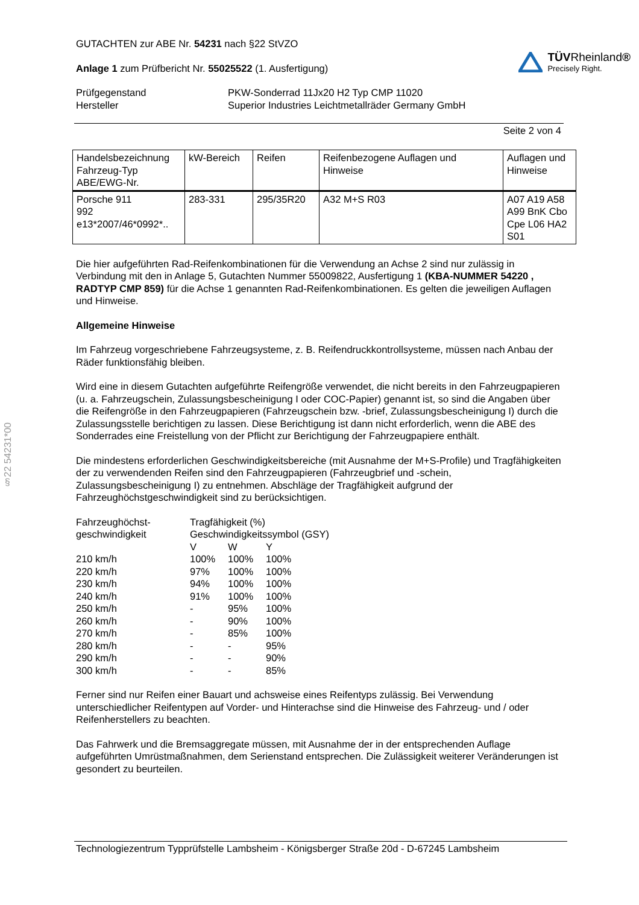§22 54231*00
GUTACHTEN zur ABE Nr. 54231 nach §22 StVZO
Anlage 1 zum Prüfbericht Nr. 55025522 (1. Ausfertigung)
TÜVRheinland®
Precisely Right.
| Prüfgegenstand Hersteller | PKW-Sonderrad 11Jx20 H2 Typ CMP 11020 Superior Industries Leichtmetallräder Germany GmbH |
Seite 2 von 4
| Handelsbezeichnung Fahrzeug-Typ ABE/EWG-Nr. | kW-Bereich | Reifen | Reifenbezogene Auflagen und Hinweise | Auflagen und Hinweise |
| --- | --- | --- | --- | --- |
| Porsche 911 992 e13*2007/46*0992*.. | 283-331 | 295/35R20 | A32 M+S R03 | A07 A19 A58 A99 BnK Cbo Cpe L06 HA2 S01 |
Die hier aufgeführten Rad-Reifenkombinationen für die Verwendung an Achse 2 sind nur zulässig in Verbindung mit den in Anlage 5, Gutachten Nummer 55009822, Ausfertigung 1 (KBA-NUMMER 54220 , RADTYP CMP 859) für die Achse 1 genannten Rad-Reifenkombinationen. Es gelten die jeweiligen Auflagen und Hinweise.
Allgemeine Hinweise
Im Fahrzeug vorgeschriebene Fahrzeugsysteme, z. B. Reifendruckkontrollsysteme, müssen nach Anbau der Räder funktionsfähig bleiben.
Wird eine in diesem Gutachten aufgeführte Reifengröße verwendet, die nicht bereits in den Fahrzeugpapieren (u. a. Fahrzeugschein, Zulassungsbescheinigung I oder COC-Papier) genannt ist, so sind die Angaben über die Reifengröße in den Fahrzeugpapieren (Fahrzeugschein bzw. -brief, Zulassungsbescheinigung I) durch die Zulassungsstelle berichtigen zu lassen. Diese Berichtigung ist dann nicht erforderlich, wenn die ABE des Sonderrades eine Freistellung von der Pflicht zur Berichtigung der Fahrzeugpapiere enthält.
Die mindestens erforderlichen Geschwindigkeitsbereiche (mit Ausnahme der M+S-Profile) und Tragfähigkeiten der zu verwendenden Reifen sind den Fahrzeugpapieren (Fahrzeugbrief und -schein, Zulassungsbescheinigung I) zu entnehmen. Abschläge der Tragfähigkeit aufgrund der Fahrzeughöchstgeschwindigkeit sind zu berücksichtigen.
| Fahrzeughöchst- geschwindigkeit | Tragfähigkeit (%) Geschwindigkeitssymbol (GSY) | | |
| | V | W | Y |
| 210 km/h | 100% | 100% | 100% |
| 220 km/h | 97% | 100% | 100% |
| 230 km/h | 94% | 100% | 100% |
| 240 km/h | 91% | 100% | 100% |
| 250 km/h | - | 95% | 100% |
| 260 km/h | - | 90% | 100% |
| 270 km/h | - | 85% | 100% |
| 280 km/h | - | - | 95% |
| 290 km/h | - | - | 90% |
| 300 km/h | - | - | 85% |
Ferner sind nur Reifen einer Bauart und achsweise eines Reifentyps zulässig. Bei Verwendung unterschiedlicher Reifentypen auf Vorder- und Hinterachse sind die Hinweise des Fahrzeug- und / oder Reifenherstellers zu beachten.
Das Fahrwerk und die Bremsaggregate müssen, mit Ausnahme der in der entsprechenden Auflage aufgeführten Umrüstmaßnahmen, dem Serienstand entsprechen. Die Zulässigkeit weiterer Veränderungen ist gesondert zu beurteilen.
Technologiezentrum Typprüfstelle Lambsheim - Königsberger Straße 20d - D-67245 Lambsheim